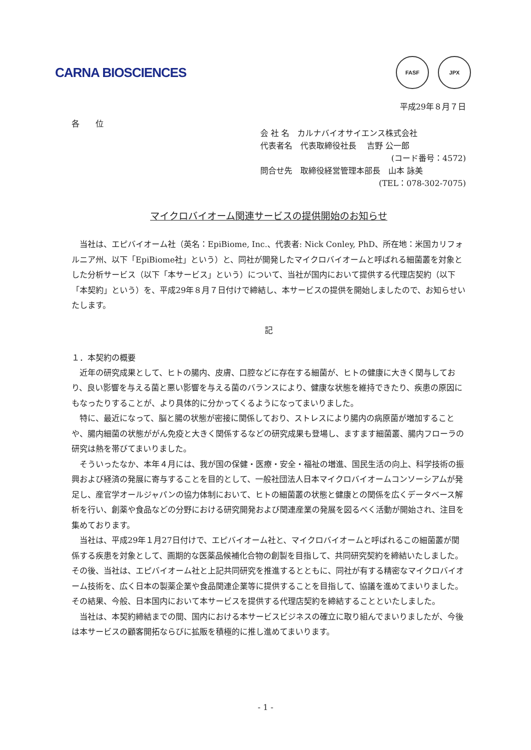CARNA BIOSCIENCES
FASF JPX
平成29年８月７日
各　　位
会 社 名　カルナバイオサイエンス株式会社
代表者名　代表取締役社長　 吉野 公一郎
(コード番号：4572)
問合せ先　取締役経営管理本部長　山本 詠美
(TEL：078-302-7075)
マイクロバイオーム関連サービスの提供開始のお知らせ
当社は、エピバイオーム社（英名：EpiBiome, Inc.、代表者: Nick Conley, PhD、所在地：米国カリフォルニア州、以下「EpiBiome社」という）と、同社が開発したマイクロバイオームと呼ばれる細菌叢を対象とした分析サービス（以下「本サービス」という）について、当社が国内において提供する代理店契約（以下「本契約」という）を、平成29年８月７日付けで締結し、本サービスの提供を開始しましたので、お知らせいたします。
記
１．本契約の概要
近年の研究成果として、ヒトの腸内、皮膚、口腔などに存在する細菌が、ヒトの健康に大きく関与しており、良い影響を与える菌と悪い影響を与える菌のバランスにより、健康な状態を維持できたり、疾患の原因にもなったりすることが、より具体的に分かってくるようになってまいりました。
特に、最近になって、脳と腸の状態が密接に関係しており、ストレスにより腸内の病原菌が増加することや、腸内細菌の状態ががん免疫と大きく関係するなどの研究成果も登場し、ますます細菌叢、腸内フローラの研究は熱を帯びてまいりました。
そういったなか、本年４月には、我が国の保健・医療・安全・福祉の増進、国民生活の向上、科学技術の振興および経済の発展に寄与することを目的として、一般社団法人日本マイクロバイオームコンソーシアムが発足し、産官学オールジャパンの協力体制において、ヒトの細菌叢の状態と健康との関係を広くデータベース解析を行い、創薬や食品などの分野における研究開発および関連産業の発展を図るべく活動が開始され、注目を集めております。
当社は、平成29年１月27日付けで、エピバイオーム社と、マイクロバイオームと呼ばれるこの細菌叢が関係する疾患を対象として、画期的な医薬品候補化合物の創製を目指して、共同研究契約を締結いたしました。その後、当社は、エピバイオーム社と上記共同研究を推進するとともに、同社が有する精密なマイクロバイオーム技術を、広く日本の製薬企業や食品関連企業等に提供することを目指して、協議を進めてまいりました。その結果、今般、日本国内において本サービスを提供する代理店契約を締結することといたしました。
当社は、本契約締結までの間、国内における本サービスビジネスの確立に取り組んでまいりましたが、今後は本サービスの顧客開拓ならびに拡販を積極的に推し進めてまいります。
- 1 -